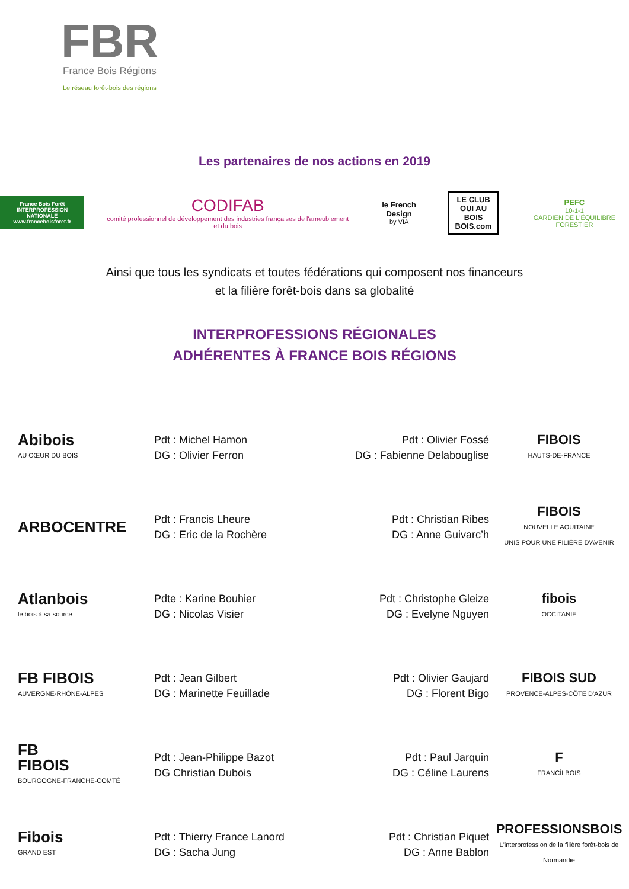FBR
France Bois Régions
Le réseau forêt-bois des régions
Les partenaires de nos actions en 2019
France Bois Forêt
INTERPROFESSION NATIONALE
www.franceboisforet.fr
CODIFAB
comité professionnel de développement des industries françaises de l'ameublement et du bois
le French Design
by VIA
LE CLUB
OUI AU BOIS
BOIS.com
PEFC
10-1-1
GARDIEN DE L'ÉQUILIBRE FORESTIER
Ainsi que tous les syndicats et toutes fédérations qui composent nos financeurs
et la filière forêt-bois dans sa globalité
INTERPROFESSIONS RÉGIONALES
ADHÉRENTES À FRANCE BOIS RÉGIONS
Abibois
AU CŒUR DU BOIS
Pdt : Michel Hamon
DG : Olivier Ferron
Pdt : Olivier Fossé
DG : Fabienne Delabouglise
FIBOIS
HAUTS-DE-FRANCE
ARBOCENTRE
Pdt : Francis Lheure
DG : Eric de la Rochère
Pdt : Christian Ribes
DG : Anne Guivarc’h
FIBOIS
NOUVELLE AQUITAINE
UNIS POUR UNE FILIÈRE D'AVENIR
Atlanbois
le bois à sa source
Pdte : Karine Bouhier
DG : Nicolas Visier
Pdt : Christophe Gleize
DG : Evelyne Nguyen
fibois
OCCITANIE
FB FIBOIS
AUVERGNE-RHÔNE-ALPES
Pdt : Jean Gilbert
DG : Marinette Feuillade
Pdt : Olivier Gaujard
DG : Florent Bigo
FIBOIS SUD
PROVENCE-ALPES-CÔTE D'AZUR
FB
FIBOIS
BOURGOGNE-FRANCHE-COMTÉ
Pdt : Jean-Philippe Bazot
DG Christian Dubois
Pdt : Paul Jarquin
DG : Céline Laurens
F
FRANCÎLBOIS
Fibois
GRAND EST
Pdt : Thierry France Lanord
DG : Sacha Jung
Pdt : Christian Piquet
DG : Anne Bablon
PROFESSIONSBOIS
L'interprofession de la filière forêt-bois de Normandie